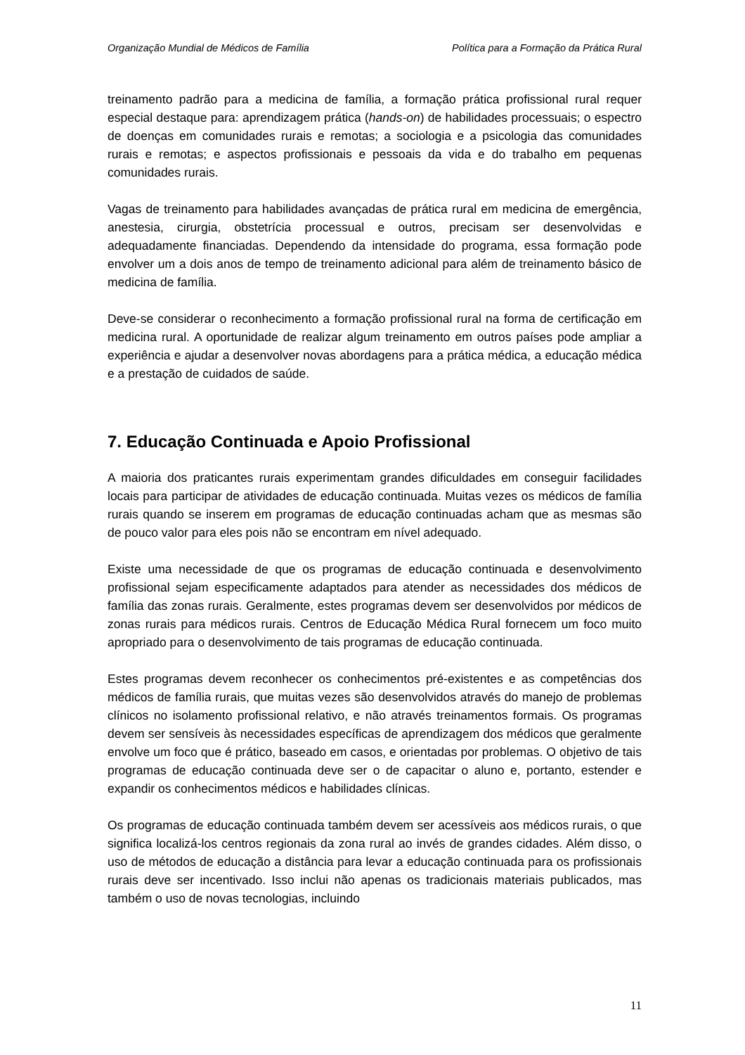Organização Mundial de Médicos de Família Política para a Formação da Prática Rural
treinamento padrão para a medicina de família, a formação prática profissional rural requer especial destaque para: aprendizagem prática (hands-on) de habilidades processuais; o espectro de doenças em comunidades rurais e remotas; a sociologia e a psicologia das comunidades rurais e remotas; e aspectos profissionais e pessoais da vida e do trabalho em pequenas comunidades rurais.
Vagas de treinamento para habilidades avançadas de prática rural em medicina de emergência, anestesia, cirurgia, obstetrícia processual e outros, precisam ser desenvolvidas e adequadamente financiadas. Dependendo da intensidade do programa, essa formação pode envolver um a dois anos de tempo de treinamento adicional para além de treinamento básico de medicina de família.
Deve-se considerar o reconhecimento a formação profissional rural na forma de certificação em medicina rural. A oportunidade de realizar algum treinamento em outros países pode ampliar a experiência e ajudar a desenvolver novas abordagens para a prática médica, a educação médica e a prestação de cuidados de saúde.
7. Educação Continuada e Apoio Profissional
A maioria dos praticantes rurais experimentam grandes dificuldades em conseguir facilidades locais para participar de atividades de educação continuada. Muitas vezes os médicos de família rurais quando se inserem em programas de educação continuadas acham que as mesmas são de pouco valor para eles pois não se encontram em nível adequado.
Existe uma necessidade de que os programas de educação continuada e desenvolvimento profissional sejam especificamente adaptados para atender as necessidades dos médicos de família das zonas rurais. Geralmente, estes programas devem ser desenvolvidos por médicos de zonas rurais para médicos rurais. Centros de Educação Médica Rural fornecem um foco muito apropriado para o desenvolvimento de tais programas de educação continuada.
Estes programas devem reconhecer os conhecimentos pré-existentes e as competências dos médicos de família rurais, que muitas vezes são desenvolvidos através do manejo de problemas clínicos no isolamento profissional relativo, e não através treinamentos formais. Os programas devem ser sensíveis às necessidades específicas de aprendizagem dos médicos que geralmente envolve um foco que é prático, baseado em casos, e orientadas por problemas. O objetivo de tais programas de educação continuada deve ser o de capacitar o aluno e, portanto, estender e expandir os conhecimentos médicos e habilidades clínicas.
Os programas de educação continuada também devem ser acessíveis aos médicos rurais, o que significa localizá-los centros regionais da zona rural ao invés de grandes cidades. Além disso, o uso de métodos de educação a distância para levar a educação continuada para os profissionais rurais deve ser incentivado. Isso inclui não apenas os tradicionais materiais publicados, mas também o uso de novas tecnologias, incluindo
11